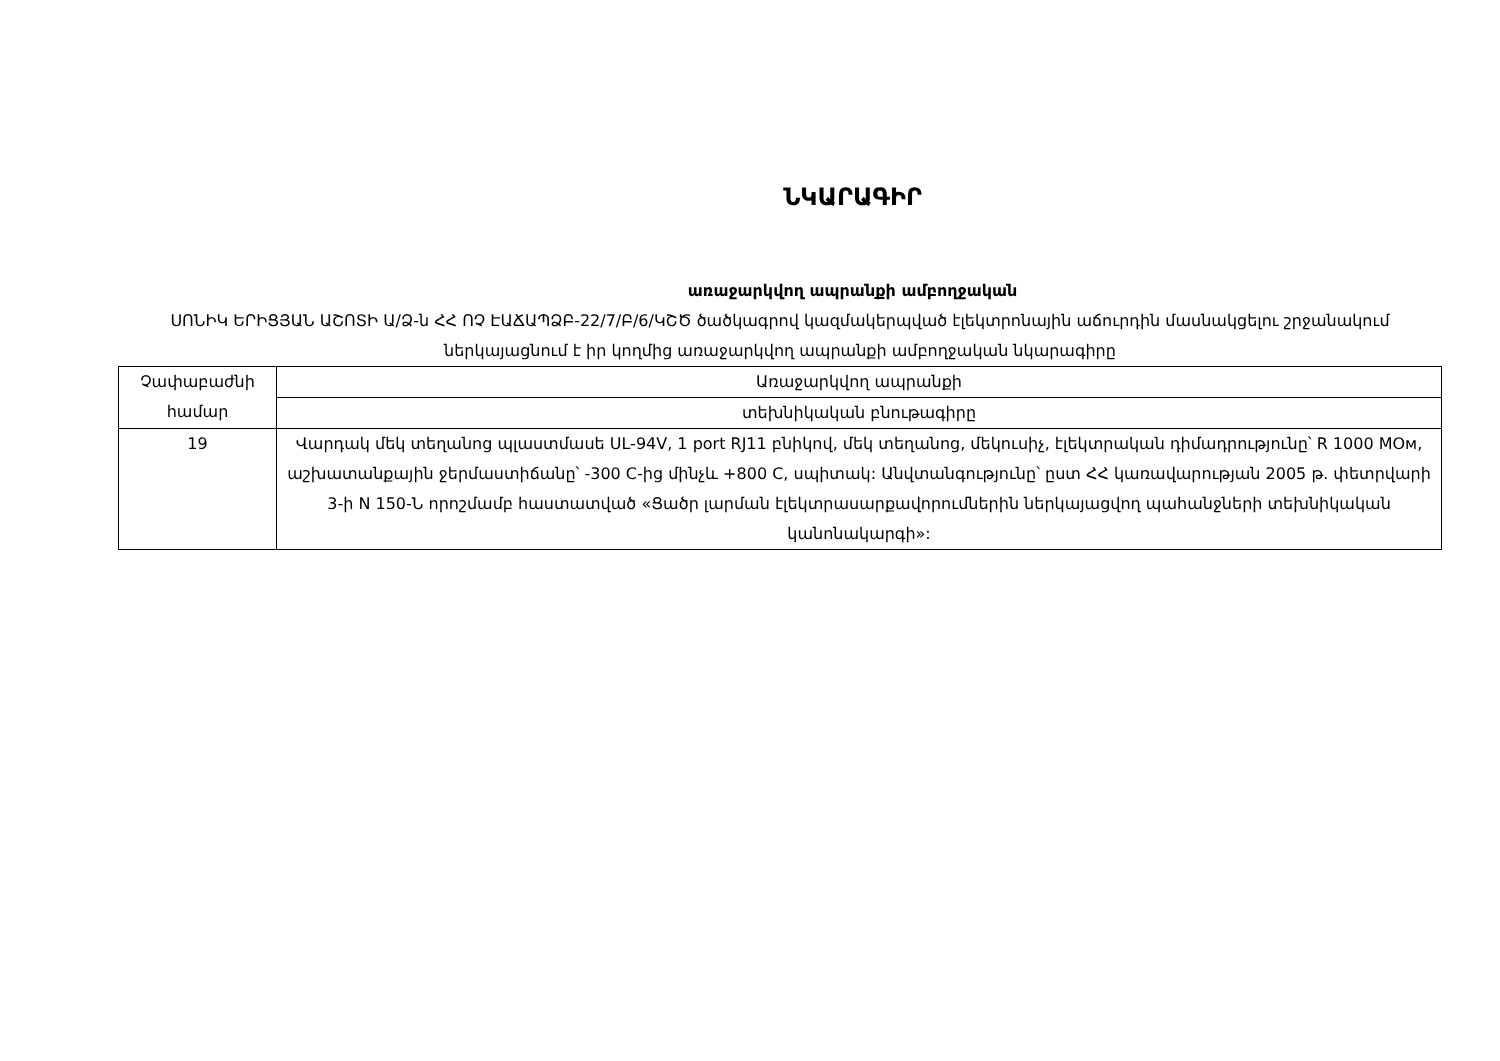ՆԿԱՐԱԳԻՐ
առաջարկվող ապրանքի ամբողջական
ՍՈՆԻԿ ԵՐԻՑՅԱՆ ԱՇՈՏԻ Ա/Ձ-ն ՀՀ ՈՉ ԷԱՃԱՊՁԲ-22/7/Բ/6/ԿՇԾ ծածկագրով կազմակերպված էլեկտրոնային աճուրդին մասնակցելու շրջանակում ներկայացնում է իր կողմից առաջարկվող ապրանքի ամբողջական նկարագիրը
| Չափաբաժնի համար | Առաջարկվող ապրանքի |
| | տեխնիկական բնութագիրը |
| 19 | Վարդակ մեկ տեղանոց պլաստմասե UL-94V, 1 port RJ11 բնիկով, մեկ տեղանոց, մեկուսիչ, էլեկտրական դիմադրությունը՝ R 1000 MOм, աշխատանքային ջերմաստիճանը՝ -300 C-ից մինչև +800 C, սպիտակ: Անվտանգությունը՝ ըստ ՀՀ կառավարության 2005 թ. փետրվարի 3-ի N 150-Ն որոշմամբ հաստատված «Ցածր լարման էլեկտրասարքավորումներին ներկայացվող պահանջների տեխնիկական կանոնակարգի»: |